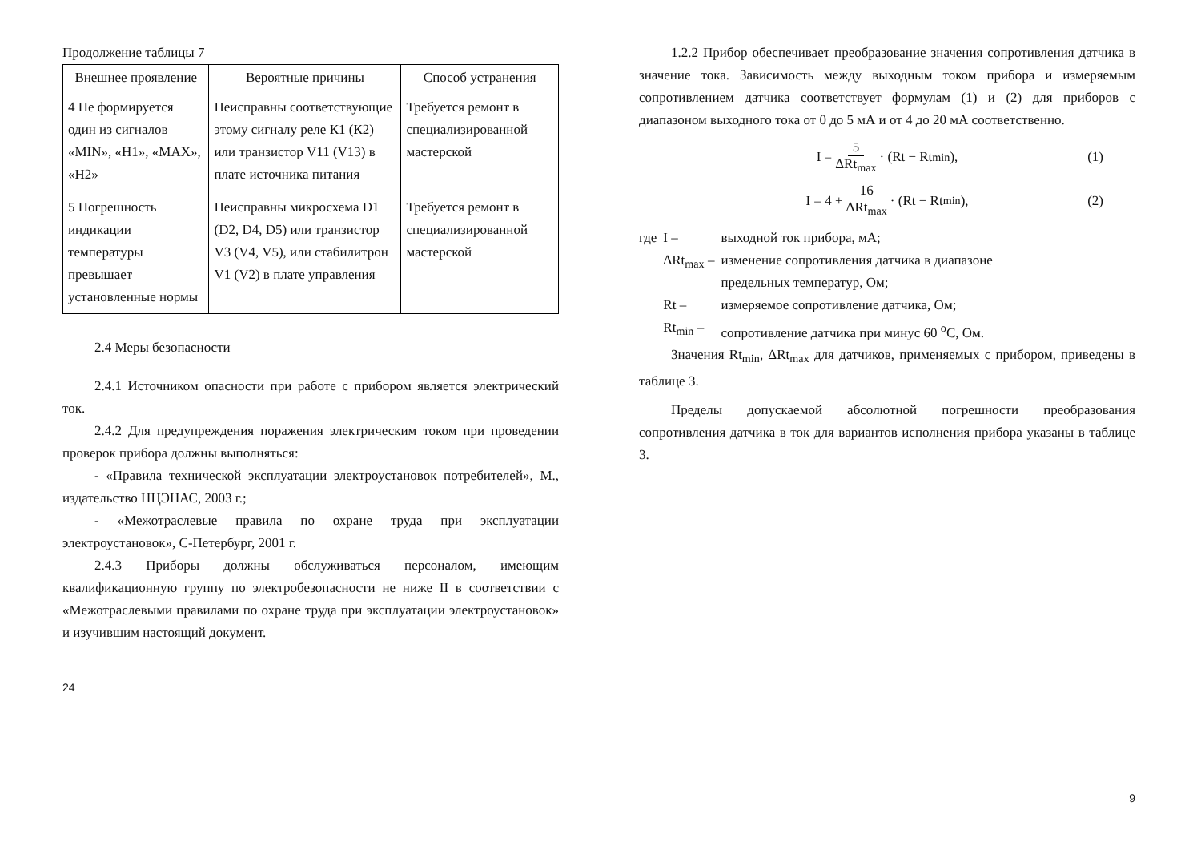Продолжение таблицы 7
| Внешнее проявление | Вероятные причины | Способ устранения |
| --- | --- | --- |
| 4 Не формируется один из сигналов «MIN», «H1», «MAX», «H2» | Неисправны соответствующие этому сигналу реле К1 (К2) или транзистор V11 (V13) в плате источника питания | Требуется ремонт в специализированной мастерской |
| 5 Погрешность индикации температуры превышает установленные нормы | Неисправны микросхема D1 (D2, D4, D5) или транзистор V3 (V4, V5), или стабилитрон V1 (V2) в плате управления | Требуется ремонт в специализированной мастерской |
2.4 Меры безопасности
2.4.1 Источником опасности при работе с прибором является электрический ток.
2.4.2 Для предупреждения поражения электрическим током при проведении проверок прибора должны выполняться:
- «Правила технической эксплуатации электроустановок потребителей», М., издательство НЦЭНАС, 2003 г.;
- «Межотраслевые правила по охране труда при эксплуатации электроустановок», С-Петербург, 2001 г.
2.4.3 Приборы должны обслуживаться персоналом, имеющим квалификационную группу по электробезопасности не ниже II в соответствии с «Межотраслевыми правилами по охране труда при эксплуатации электроустановок» и изучившим настоящий документ.
24
1.2.2 Прибор обеспечивает преобразование значения сопротивления датчика в значение тока. Зависимость между выходным током прибора и измеряемым сопротивлением датчика соответствует формулам (1) и (2) для приборов с диапазоном выходного тока от 0 до 5 мА и от 4 до 20 мА соответственно.
I = 5 ΔRt<sub>max</sub> · (Rt − Rt<sub>min</sub>), (1)
I = 4 + 16 ΔRt<sub>max</sub> · (Rt − Rt<sub>min</sub>), (2)
| где | I – | выходной ток прибора, мА; |
| | ΔRt<sub>max</sub> – | изменение сопротивления датчика в диапазоне предельных температур, Ом; |
| | Rt – | измеряемое сопротивление датчика, Ом; |
| | Rt<sub>min</sub> – | сопротивление датчика при минус 60 <sup>о</sup>С, Ом. |
Значения Rt<sub>min</sub>, ΔRt<sub>max</sub> для датчиков, применяемых с прибором, приведены в таблице 3.
Пределы допускаемой абсолютной погрешности преобразования сопротивления датчика в ток для вариантов исполнения прибора указаны в таблице 3.
9